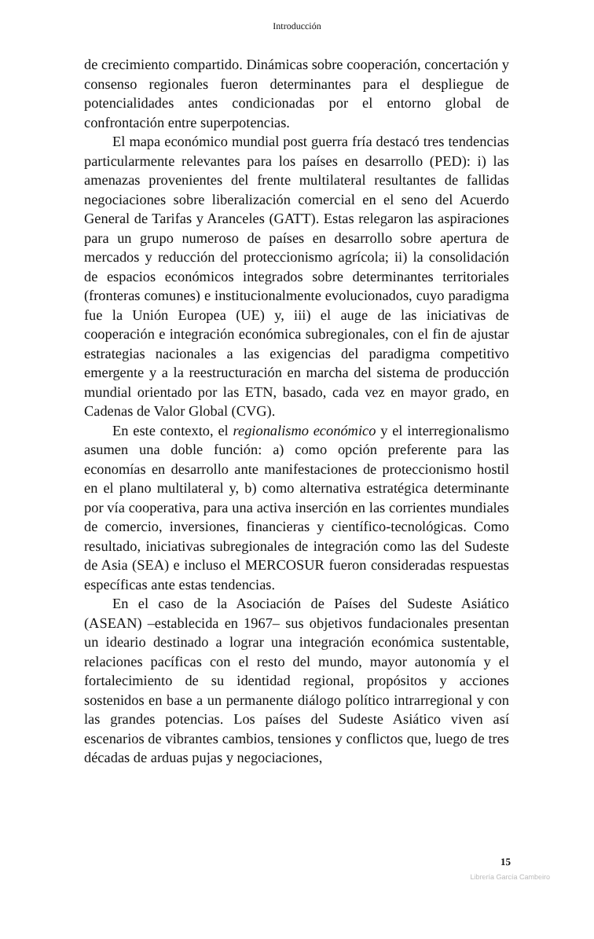Introducción
de crecimiento compartido. Dinámicas sobre cooperación, concertación y consenso regionales fueron determinantes para el despliegue de potencialidades antes condicionadas por el entorno global de confrontación entre superpotencias.
El mapa económico mundial post guerra fría destacó tres tendencias particularmente relevantes para los países en desarrollo (PED): i) las amenazas provenientes del frente multilateral resultantes de fallidas negociaciones sobre liberalización comercial en el seno del Acuerdo General de Tarifas y Aranceles (GATT). Estas relegaron las aspiraciones para un grupo numeroso de países en desarrollo sobre apertura de mercados y reducción del proteccionismo agrícola; ii) la consolidación de espacios económicos integrados sobre determinantes territoriales (fronteras comunes) e institucionalmente evolucionados, cuyo paradigma fue la Unión Europea (UE) y, iii) el auge de las iniciativas de cooperación e integración económica subregionales, con el fin de ajustar estrategias nacionales a las exigencias del paradigma competitivo emergente y a la reestructuración en marcha del sistema de producción mundial orientado por las ETN, basado, cada vez en mayor grado, en Cadenas de Valor Global (CVG).
En este contexto, el regionalismo económico y el interregionalismo asumen una doble función: a) como opción preferente para las economías en desarrollo ante manifestaciones de proteccionismo hostil en el plano multilateral y, b) como alternativa estratégica determinante por vía cooperativa, para una activa inserción en las corrientes mundiales de comercio, inversiones, financieras y científico-tecnológicas. Como resultado, iniciativas subregionales de integración como las del Sudeste de Asia (SEA) e incluso el MERCOSUR fueron consideradas respuestas específicas ante estas tendencias.
En el caso de la Asociación de Países del Sudeste Asiático (ASEAN) –establecida en 1967– sus objetivos fundacionales presentan un ideario destinado a lograr una integración económica sustentable, relaciones pacíficas con el resto del mundo, mayor autonomía y el fortalecimiento de su identidad regional, propósitos y acciones sostenidos en base a un permanente diálogo político intrarregional y con las grandes potencias. Los países del Sudeste Asiático viven así escenarios de vibrantes cambios, tensiones y conflictos que, luego de tres décadas de arduas pujas y negociaciones,
15
Librería García Cambeiro